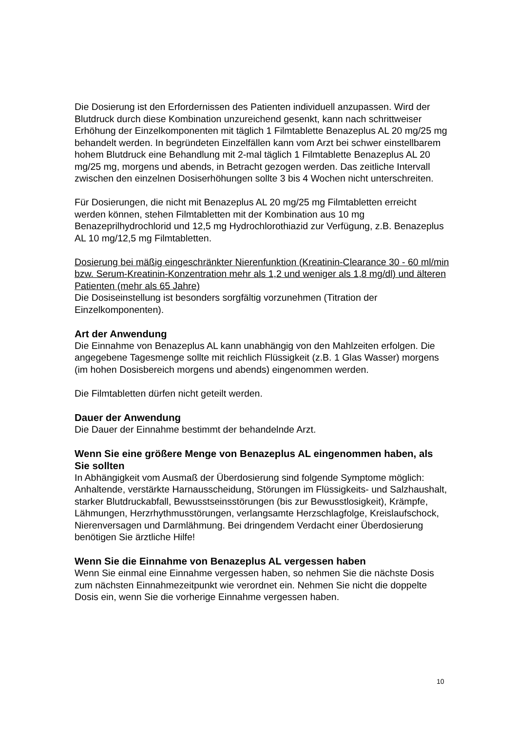Die Dosierung ist den Erfordernissen des Patienten individuell anzupassen. Wird der Blutdruck durch diese Kombination unzureichend gesenkt, kann nach schrittweiser Erhöhung der Einzelkomponenten mit täglich 1 Filmtablette Benazeplus AL 20 mg/25 mg behandelt werden. In begründeten Einzelfällen kann vom Arzt bei schwer einstellbarem hohem Blutdruck eine Behandlung mit 2-mal täglich 1 Filmtablette Benazeplus AL 20 mg/25 mg, morgens und abends, in Betracht gezogen werden. Das zeitliche Intervall zwischen den einzelnen Dosiserhöhungen sollte 3 bis 4 Wochen nicht unterschreiten.
Für Dosierungen, die nicht mit Benazeplus AL 20 mg/25 mg Filmtabletten erreicht werden können, stehen Filmtabletten mit der Kombination aus 10 mg Benazeprilhydrochlorid und 12,5 mg Hydrochlorothiazid zur Verfügung, z.B. Benazeplus AL 10 mg/12,5 mg Filmtabletten.
Dosierung bei mäßig eingeschränkter Nierenfunktion (Kreatinin-Clearance 30 - 60 ml/min bzw. Serum-Kreatinin-Konzentration mehr als 1,2 und weniger als 1,8 mg/dl) und älteren Patienten (mehr als 65 Jahre)
Die Dosiseinstellung ist besonders sorgfältig vorzunehmen (Titration der Einzelkomponenten).
Art der Anwendung
Die Einnahme von Benazeplus AL kann unabhängig von den Mahlzeiten erfolgen. Die angegebene Tagesmenge sollte mit reichlich Flüssigkeit (z.B. 1 Glas Wasser) morgens (im hohen Dosisbereich morgens und abends) eingenommen werden.
Die Filmtabletten dürfen nicht geteilt werden.
Dauer der Anwendung
Die Dauer der Einnahme bestimmt der behandelnde Arzt.
Wenn Sie eine größere Menge von Benazeplus AL eingenommen haben, als Sie sollten
In Abhängigkeit vom Ausmaß der Überdosierung sind folgende Symptome möglich: Anhaltende, verstärkte Harnausscheidung, Störungen im Flüssigkeits- und Salzhaushalt, starker Blutdruckabfall, Bewusstseinsstörungen (bis zur Bewusstlosigkeit), Krämpfe, Lähmungen, Herzrhythmusstörungen, verlangsamte Herzschlagfolge, Kreislaufschock, Nierenversagen und Darmlähmung. Bei dringendem Verdacht einer Überdosierung benötigen Sie ärztliche Hilfe!
Wenn Sie die Einnahme von Benazeplus AL vergessen haben
Wenn Sie einmal eine Einnahme vergessen haben, so nehmen Sie die nächste Dosis zum nächsten Einnahmezeitpunkt wie verordnet ein. Nehmen Sie nicht die doppelte Dosis ein, wenn Sie die vorherige Einnahme vergessen haben.
10